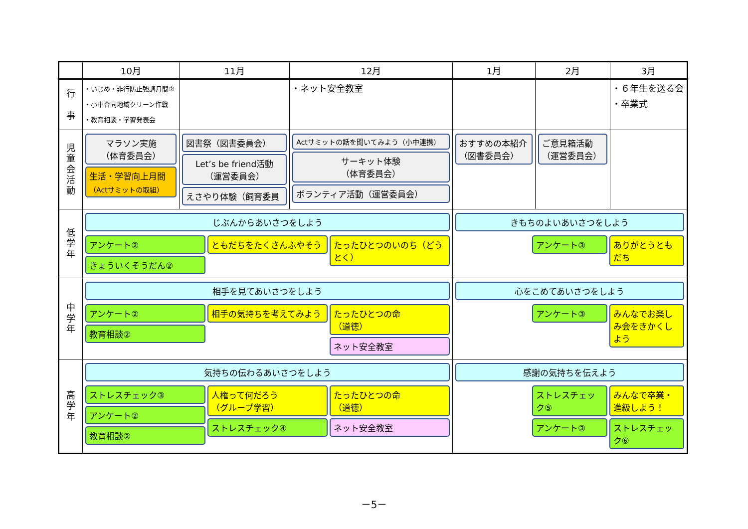| | 10月 | 11月 | 12月 | 1月 | 2月 | 3月 |
| --- | --- | --- | --- | --- | --- | --- |
| 行 事 | ・いじめ・非行防止強調月間② ・小中合同地域クリーン作戦 ・教育相談・学習発表会 | | ・ネット安全教室 | | | ・６年生を送る会 ・卒業式 |
| 児 童 会 活 動 | マラソン実施 （体育委員会） 生活・学習向上月間 （Actサミットの取組） | 図書祭（図書委員会） Let’s be friend活動 （運営委員会） えさやり体験（飼育委員 | Actサミットの話を聞いてみよう（小中連携） サーキット体験 （体育委員会） ボランティア活動（運営委員会） | おすすめの本紹介 （図書委員会） | ご意見箱活動 （運営委員会） | |
| 低 学 年 | じぶんからあいさつをしよう アンケート② きょういくそうだん② ともだちをたくさんふやそう たったひとつのいのち（どうとく） | | | きもちのよいあいさつをしよう アンケート③ ありがとうともだち | | |
| 中 学 年 | 相手を見てあいさつをしよう アンケート② 教育相談② 相手の気持ちを考えてみよう たったひとつの命 （道徳） ネット安全教室 | | | 心をこめてあいさつをしよう アンケート③ みんなでお楽しみ会をきかくしよう | | |
| 高 学 年 | 気持ちの伝わるあいさつをしよう ストレスチェック③ アンケート② 教育相談② 人権って何だろう （グループ学習） ストレスチェック④ たったひとつの命 （道徳） ネット安全教室 | | | 感謝の気持ちを伝えよう ストレスチェック⑤ アンケート③ みんなで卒業・進級しよう！ ストレスチェック⑥ | | |
－5－